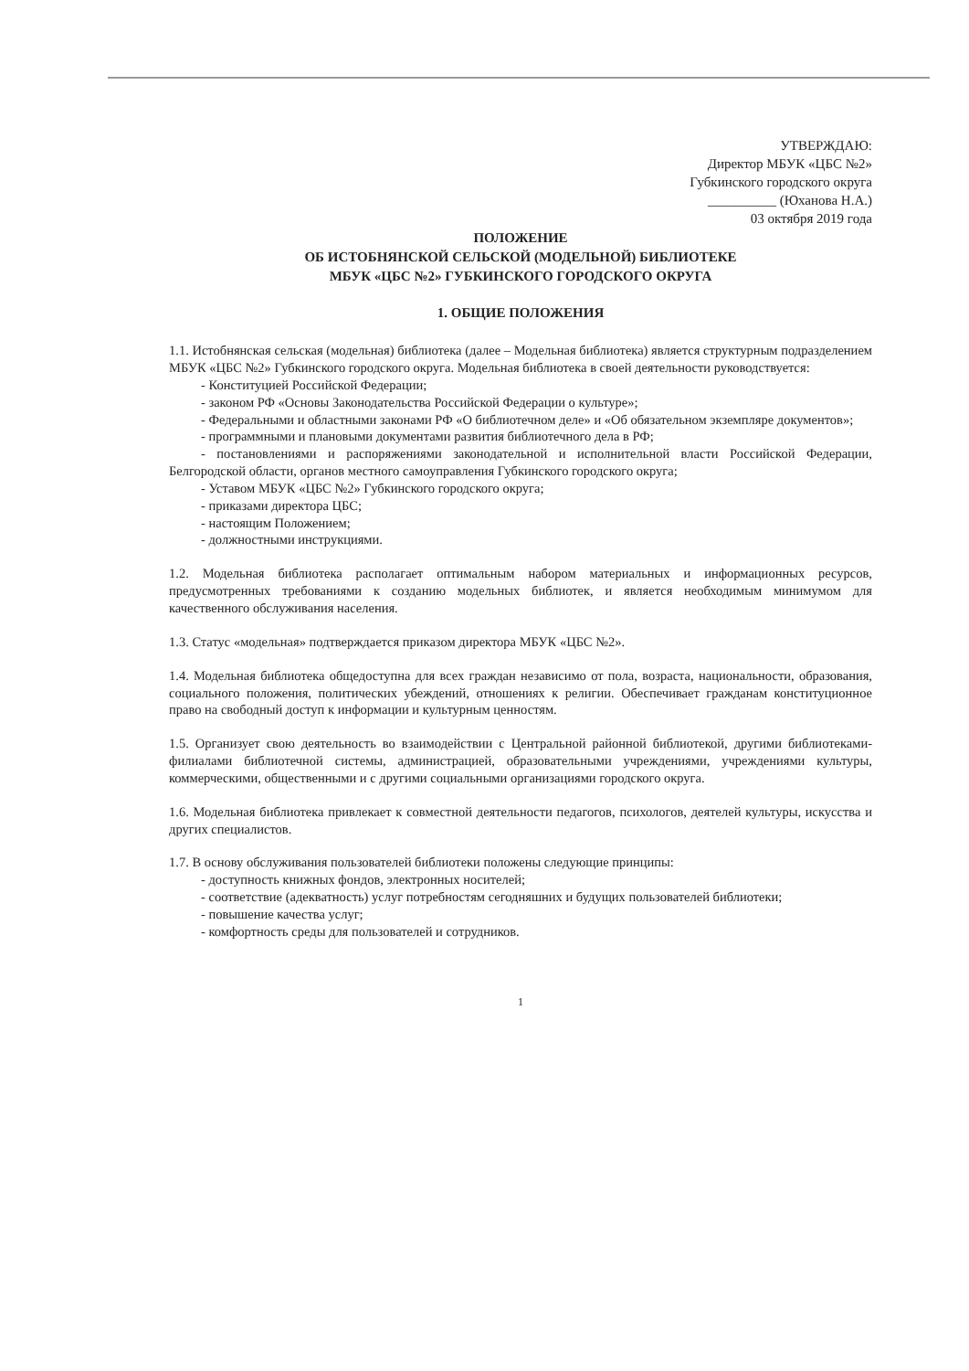УТВЕРЖДАЮ:
Директор МБУК «ЦБС №2»
Губкинского городского округа
__________ (Юханова Н.А.)
03 октября 2019 года
ПОЛОЖЕНИЕ
ОБ ИСТОБНЯНСКОЙ СЕЛЬСКОЙ (МОДЕЛЬНОЙ) БИБЛИОТЕКЕ
МБУК «ЦБС №2» ГУБКИНСКОГО ГОРОДСКОГО ОКРУГА
1. ОБЩИЕ ПОЛОЖЕНИЯ
1.1. Истобнянская сельская (модельная) библиотека (далее – Модельная библиотека) является структурным подразделением МБУК «ЦБС №2» Губкинского городского округа. Модельная библиотека в своей деятельности руководствуется:
- Конституцией Российской Федерации;
- законом РФ «Основы Законодательства Российской Федерации о культуре»;
- Федеральными и областными законами РФ «О библиотечном деле» и «Об обязательном экземпляре документов»;
- программными и плановыми документами развития библиотечного дела в РФ;
- постановлениями и распоряжениями законодательной и исполнительной власти Российской Федерации, Белгородской области, органов местного самоуправления Губкинского городского округа;
- Уставом МБУК «ЦБС №2» Губкинского городского округа;
- приказами директора ЦБС;
- настоящим Положением;
- должностными инструкциями.
1.2. Модельная библиотека располагает оптимальным набором материальных и информационных ресурсов, предусмотренных требованиями к созданию модельных библиотек, и является необходимым минимумом для качественного обслуживания населения.
1.3. Статус «модельная» подтверждается приказом директора МБУК «ЦБС №2».
1.4. Модельная библиотека общедоступна для всех граждан независимо от пола, возраста, национальности, образования, социального положения, политических убеждений, отношениях к религии. Обеспечивает гражданам конституционное право на свободный доступ к информации и культурным ценностям.
1.5. Организует свою деятельность во взаимодействии с Центральной районной библиотекой, другими библиотеками-филиалами библиотечной системы, администрацией, образовательными учреждениями, учреждениями культуры, коммерческими, общественными и с другими социальными организациями городского округа.
1.6. Модельная библиотека привлекает к совместной деятельности педагогов, психологов, деятелей культуры, искусства и других специалистов.
1.7. В основу обслуживания пользователей библиотеки положены следующие принципы:
- доступность книжных фондов, электронных носителей;
- соответствие (адекватность) услуг потребностям сегодняшних и будущих пользователей библиотеки;
- повышение качества услуг;
- комфортность среды для пользователей и сотрудников.
1